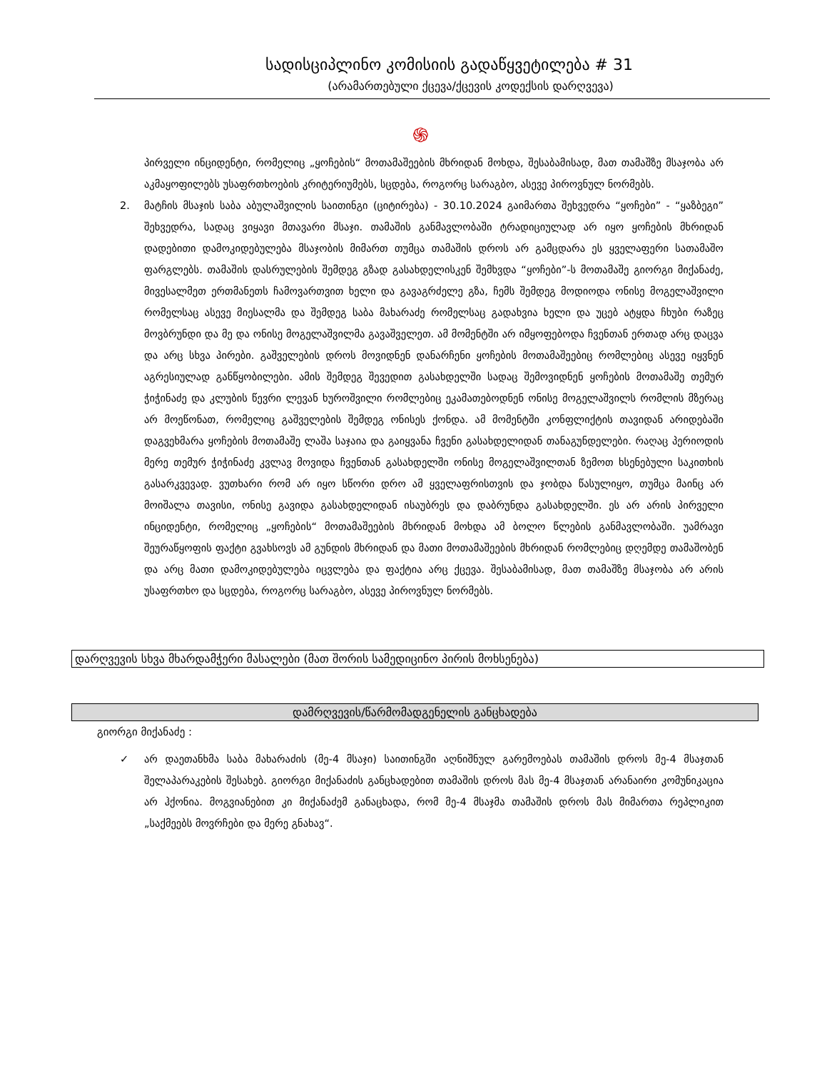სადისციპლინო კომისიის გადაწყვეტილება # 31
(არამართებული ქცევა/ქცევის კოდექსის დარღვევა)
֍
პირველი ინციდენტი, რომელიც „ყოჩების“ მოთამაშეების მხრიდან მოხდა, შესაბამისად, მათ თამაშზე მსაჯობა არ აკმაყოფილებს უსაფრთხოების კრიტერიუმებს, სცდება, როგორც სარაგბო, ასევე პიროვნულ ნორმებს.
2. მატჩის მსაჯის საბა აბულაშვილის საითინგი (ციტირება) - 30.10.2024 გაიმართა შეხვედრა “ყოჩები” - “ყაზბეგი” შეხვედრა, სადაც ვიყავი მთავარი მსაჯი. თამაშის განმავლობაში ტრადიციულად არ იყო ყოჩების მხრიდან დადებითი დამოკიდებულება მსაჯობის მიმართ თუმცა თამაშის დროს არ გამცდარა ეს ყველაფერი სათამაშო ფარგლებს. თამაშის დასრულების შემდეგ გზად გასახდელისკენ შემხვდა “ყოჩები”-ს მოთამაშე გიორგი მიქანაძე, მივესალმეთ ერთმანეთს ჩამოვართვით ხელი და გავაგრძელე გზა, ჩემს შემდეგ მოდიოდა ონისე მოგელაშვილი რომელსაც ასევე მიესალმა და შემდეგ საბა მახარაძე რომელსაც გადახვია ხელი და უცებ ატყდა ჩხუბი რაზეც მოვბრუნდი და მე და ონისე მოგელაშვილმა გავაშველეთ. ამ მომენტში არ იმყოფებოდა ჩვენთან ერთად არც დაცვა და არც სხვა პირები. გაშველების დროს მოვიდნენ დანარჩენი ყოჩების მოთამაშეებიც რომლებიც ასევე იყვნენ აგრესიულად განწყობილები. ამის შემდეგ შევედით გასახდელში სადაც შემოვიდნენ ყოჩების მოთამაშე თემურ ჭიჭინაძე და კლუბის წევრი ლევან ხუროშვილი რომლებიც ეკამათებოდნენ ონისე მოგელაშვილს რომლის მზერაც არ მოეწონათ, რომელიც გაშველების შემდეგ ონისეს ქონდა. ამ მომენტში კონფლიქტის თავიდან არიდებაში დაგვეხმარა ყოჩების მოთამაშე ლაშა საჯაია და გაიყვანა ჩვენი გასახდელიდან თანაგუნდელები. რაღაც პერიოდის მერე თემურ ჭიჭინაძე კვლავ მოვიდა ჩვენთან გასახდელში ონისე მოგელაშვილთან ზემოთ ხსენებული საკითხის გასარკვევად. ვუთხარი რომ არ იყო სწორი დრო ამ ყველაფრისთვის და ჯობდა წასულიყო, თუმცა მაინც არ მოიშალა თავისი, ონისე გავიდა გასახდელიდან ისაუბრეს და დაბრუნდა გასახდელში. ეს არ არის პირველი ინციდენტი, რომელიც „ყოჩების“ მოთამაშეების მხრიდან მოხდა ამ ბოლო წლების განმავლობაში. უამრავი შეურაწყოფის ფაქტი გვახსოვს ამ გუნდის მხრიდან და მათი მოთამაშეების მხრიდან რომლებიც დღემდე თამაშობენ და არც მათი დამოკიდებულება იცვლება და ფაქტია არც ქცევა. შესაბამისად, მათ თამაშზე მსაჯობა არ არის უსაფრთხო და სცდება, როგორც სარაგბო, ასევე პიროვნულ ნორმებს.
დარღვევის სხვა მხარდამჭერი მასალები (მათ შორის სამედიცინო პირის მოხსენება)
დამრღვევის/წარმომადგენელის განცხადება
გიორგი მიქანაძე :
✓ არ დაეთანხმა საბა მახარაძის (მე-4 მსაჯი) საითინგში აღნიშნულ გარემოებას თამაშის დროს მე-4 მსაჯთან შელაპარაკების შესახებ. გიორგი მიქანაძის განცხადებით თამაშის დროს მას მე-4 მსაჯთან არანაირი კომუნიკაცია არ ჰქონია. მოგვიანებით კი მიქანაძემ განაცხადა, რომ მე-4 მსაჯმა თამაშის დროს მას მიმართა რეპლიკით „საქმეებს მოვრჩები და მერე გნახავ“.